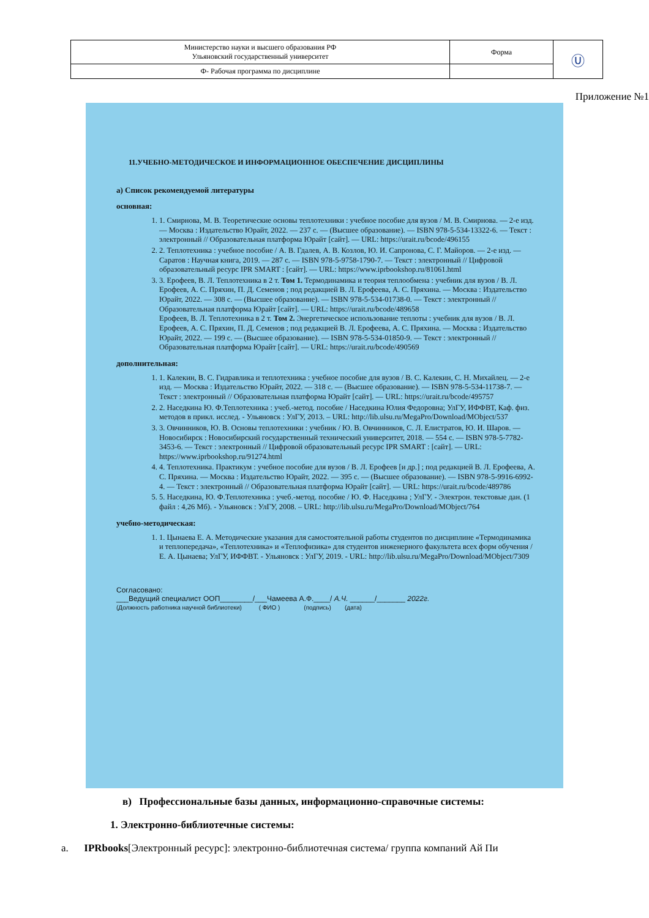| Министерство науки и высшего образования РФ Ульяновский государственный университет | Форма | Ⓤ |
| Ф- Рабочая программа по дисциплине | | |
Приложение №1
11.УЧЕБНО-МЕТОДИЧЕСКОЕ И ИНФОРМАЦИОННОЕ ОБЕСПЕЧЕНИЕ ДИСЦИПЛИНЫ
а) Список рекомендуемой литературы
основная:
1. 1. Смирнова, М. В. Теоретические основы теплотехники : учебное пособие для вузов / М. В. Смирнова. — 2-е изд. — Москва : Издательство Юрайт, 2022. — 237 с. — (Высшее образование). — ISBN 978-5-534-13322-6. — Текст : электронный // Образовательная платформа Юрайт [сайт]. — URL: https://urait.ru/bcode/496155
2. 2. Теплотехника : учебное пособие / А. В. Гдалев, А. В. Козлов, Ю. И. Сапронова, С. Г. Майоров. — 2-е изд. — Саратов : Научная книга, 2019. — 287 с. — ISBN 978-5-9758-1790-7. — Текст : электронный // Цифровой образовательный ресурс IPR SMART : [сайт]. — URL: https://www.iprbookshop.ru/81061.html
3. 3. Ерофеев, В. Л. Теплотехника в 2 т. Том 1. Термодинамика и теория теплообмена : учебник для вузов / В. Л. Ерофеев, А. С. Пряхин, П. Д. Семенов ; под редакцией В. Л. Ерофеева, А. С. Пряхина. — Москва : Издательство Юрайт, 2022. — 308 с. — (Высшее образование). — ISBN 978-5-534-01738-0. — Текст : электронный // Образовательная платформа Юрайт [сайт]. — URL: https://urait.ru/bcode/489658
Ерофеев, В. Л. Теплотехника в 2 т. Том 2. Энергетическое использование теплоты : учебник для вузов / В. Л. Ерофеев, А. С. Пряхин, П. Д. Семенов ; под редакцией В. Л. Ерофеева, А. С. Пряхина. — Москва : Издательство Юрайт, 2022. — 199 с. — (Высшее образование). — ISBN 978-5-534-01850-9. — Текст : электронный // Образовательная платформа Юрайт [сайт]. — URL: https://urait.ru/bcode/490569
дополнительная:
1. 1. Калекин, В. С. Гидравлика и теплотехника : учебное пособие для вузов / В. С. Калекин, С. Н. Михайлец. — 2-е изд. — Москва : Издательство Юрайт, 2022. — 318 с. — (Высшее образование). — ISBN 978-5-534-11738-7. — Текст : электронный // Образовательная платформа Юрайт [сайт]. — URL: https://urait.ru/bcode/495757
2. 2. Наседкина Ю. Ф.Теплотехника : учеб.-метод. пособие / Наседкина Юлия Федоровна; УлГУ, ИФФВТ, Каф. физ. методов в прикл. исслед. - Ульяновск : УлГУ, 2013. – URL: http://lib.ulsu.ru/MegaPro/Download/MObject/537
3. 3. Овчинников, Ю. В. Основы теплотехники : учебник / Ю. В. Овчинников, С. Л. Елистратов, Ю. И. Шаров. — Новосибирск : Новосибирский государственный технический университет, 2018. — 554 с. — ISBN 978-5-7782-3453-6. — Текст : электронный // Цифровой образовательный ресурс IPR SMART : [сайт]. — URL: https://www.iprbookshop.ru/91274.html
4. 4. Теплотехника. Практикум : учебное пособие для вузов / В. Л. Ерофеев [и др.] ; под редакцией В. Л. Ерофеева, А. С. Пряхина. — Москва : Издательство Юрайт, 2022. — 395 с. — (Высшее образование). — ISBN 978-5-9916-6992-4. — Текст : электронный // Образовательная платформа Юрайт [сайт]. — URL: https://urait.ru/bcode/489786
5. 5. Наседкина, Ю. Ф.Теплотехника : учеб.-метод. пособие / Ю. Ф. Наседкина ; УлГУ. - Электрон. текстовые дан. (1 файл : 4,26 Мб). - Ульяновск : УлГУ, 2008. – URL: http://lib.ulsu.ru/MegaPro/Download/MObject/764
учебно-методическая:
1. 1. Цынаева Е. А. Методические указания для самостоятельной работы студентов по дисциплине «Термодинамика и теплопередача», «Теплотехника» и «Теплофизика» для студентов инженерного факультета всех форм обучения / Е. А. Цынаева; УлГУ, ИФФВТ. - Ульяновск : УлГУ, 2019. - URL: http://lib.ulsu.ru/MegaPro/Download/MObject/7309
Согласовано:
___Ведущий специалист ООП________/___Чамеева А.Ф.____/ А.Ч. ______/_______ 2022г.
(Должность работника научной библиотеки) ( ФИО ) (подпись) (дата)
в) Профессиональные базы данных, информационно-справочные системы:
1. Электронно-библиотечные системы:
а. IPRbooks[Электронный ресурс]: электронно-библиотечная система/ группа компаний Ай Пи